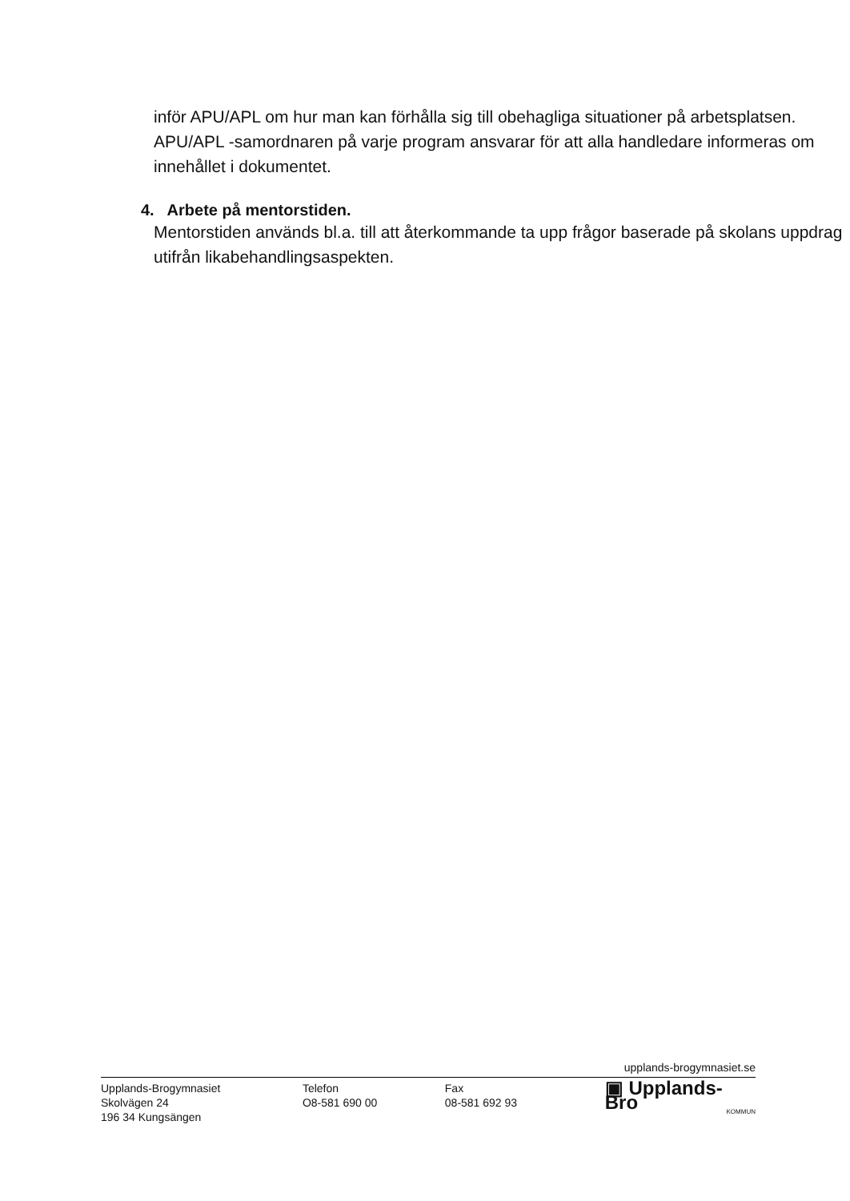inför APU/APL om hur man kan förhålla sig till obehagliga situationer på arbetsplatsen. APU/APL -samordnaren på varje program ansvarar för att alla handledare informeras om innehållet i dokumentet.
4. Arbete på mentorstiden.
Mentorstiden används bl.a. till att återkommande ta upp frågor baserade på skolans uppdrag utifrån likabehandlingsaspekten.
upplands-brogymnasiet.se
Upplands-Brogymnasiet
Skolvägen 24
196 34 Kungsängen
Telefon
O8-581 690 00
Fax
08-581 692 93
▣ Upplands-Bro
KOMMUN